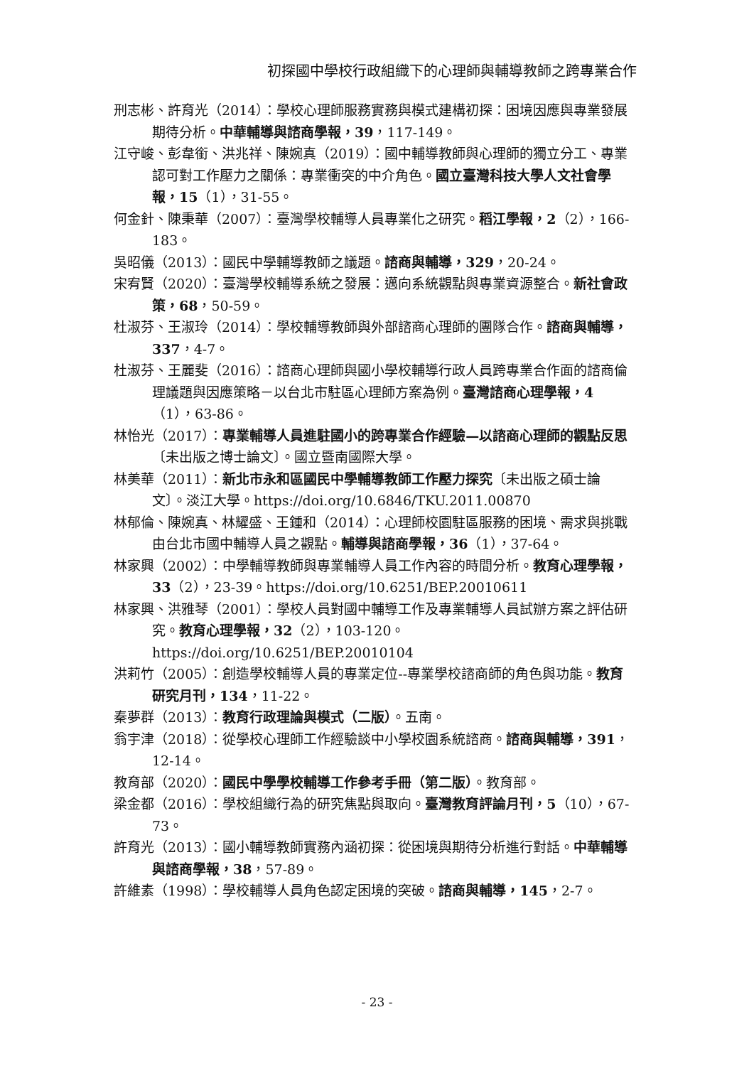初探國中學校行政組織下的心理師與輔導教師之跨專業合作
刑志彬、許育光（2014）：學校心理師服務實務與模式建構初探：困境因應與專業發展期待分析。中華輔導與諮商學報，39，117-149。
江守峻、彭韋銜、洪兆祥、陳婉真（2019）：國中輔導教師與心理師的獨立分工、專業認可對工作壓力之關係：專業衝突的中介角色。國立臺灣科技大學人文社會學報，15（1），31-55。
何金針、陳秉華（2007）：臺灣學校輔導人員專業化之研究。稻江學報，2（2），166-183。
吳昭儀（2013）：國民中學輔導教師之議題。諮商與輔導，329，20-24。
宋宥賢（2020）：臺灣學校輔導系統之發展：邁向系統觀點與專業資源整合。新社會政策，68，50-59。
杜淑芬、王淑玲（2014）：學校輔導教師與外部諮商心理師的團隊合作。諮商與輔導，337，4-7。
杜淑芬、王麗斐（2016）：諮商心理師與國小學校輔導行政人員跨專業合作面的諮商倫理議題與因應策略－以台北市駐區心理師方案為例。臺灣諮商心理學報，4（1），63-86。
林怡光（2017）：專業輔導人員進駐國小的跨專業合作經驗—以諮商心理師的觀點反思〔未出版之博士論文〕。國立暨南國際大學。
林美華（2011）：新北市永和區國民中學輔導教師工作壓力探究〔未出版之碩士論文〕。淡江大學。https://doi.org/10.6846/TKU.2011.00870
林郁倫、陳婉真、林耀盛、王鍾和（2014）：心理師校園駐區服務的困境、需求與挑戰由台北市國中輔導人員之觀點。輔導與諮商學報，36（1），37-64。
林家興（2002）：中學輔導教師與專業輔導人員工作內容的時間分析。教育心理學報，33（2），23-39。https://doi.org/10.6251/BEP.20010611
林家興、洪雅琴（2001）：學校人員對國中輔導工作及專業輔導人員試辦方案之評估研究。教育心理學報，32（2），103-120。https://doi.org/10.6251/BEP.20010104
洪莉竹（2005）：創造學校輔導人員的專業定位--專業學校諮商師的角色與功能。教育研究月刊，134，11-22。
秦夢群（2013）：教育行政理論與模式（二版）。五南。
翁宇津（2018）：從學校心理師工作經驗談中小學校園系統諮商。諮商與輔導，391，12-14。
教育部（2020）：國民中學學校輔導工作參考手冊（第二版）。教育部。
梁金都（2016）：學校組織行為的研究焦點與取向。臺灣教育評論月刊，5（10），67-73。
許育光（2013）：國小輔導教師實務內涵初探：從困境與期待分析進行對話。中華輔導與諮商學報，38，57-89。
許維素（1998）：學校輔導人員角色認定困境的突破。諮商與輔導，145，2-7。
- 23 -